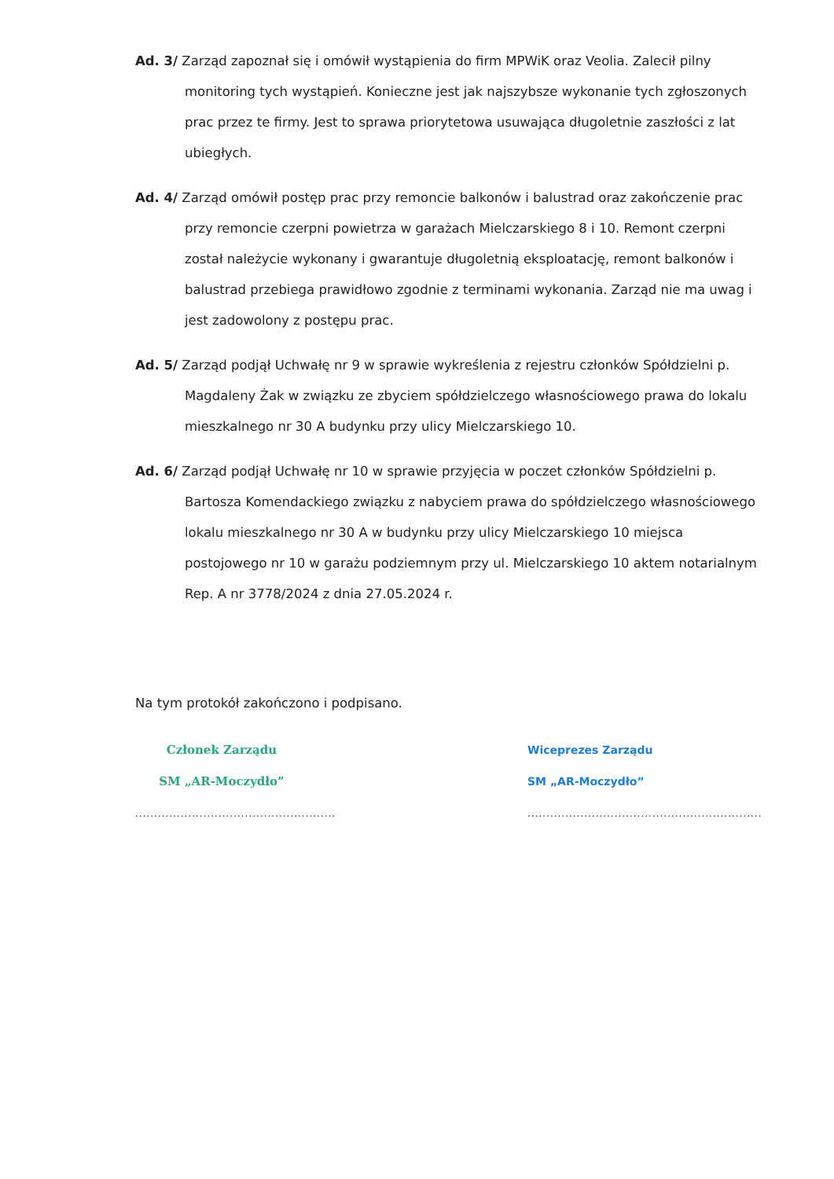Ad. 3/ Zarząd zapoznał się i omówił wystąpienia do firm MPWiK oraz Veolia. Zalecił pilny monitoring tych wystąpień. Konieczne jest jak najszybsze wykonanie tych zgłoszonych prac przez te firmy. Jest to sprawa priorytetowa usuwająca długoletnie zaszłości z lat ubiegłych.
Ad. 4/ Zarząd omówił postęp prac przy remoncie balkonów i balustrad oraz zakończenie prac przy remoncie czerpni powietrza w garażach Mielczarskiego 8 i 10. Remont czerpni został należycie wykonany i gwarantuje długoletnią eksploatację, remont balkonów i balustrad przebiega prawidłowo zgodnie z terminami wykonania. Zarząd nie ma uwag i jest zadowolony z postępu prac.
Ad. 5/ Zarząd podjął Uchwałę nr 9 w sprawie wykreślenia z rejestru członków Spółdzielni p. Magdaleny Żak w związku ze zbyciem spółdzielczego własnościowego prawa do lokalu mieszkalnego nr 30 A budynku przy ulicy Mielczarskiego 10.
Ad. 6/ Zarząd podjął Uchwałę nr 10 w sprawie przyjęcia w poczet członków Spółdzielni p. Bartosza Komendackiego związku z nabyciem prawa do spółdzielczego własnościowego lokalu mieszkalnego nr 30 A w budynku przy ulicy Mielczarskiego 10 miejsca postojowego nr 10 w garażu podziemnym przy ul. Mielczarskiego 10 aktem notarialnym Rep. A nr 3778/2024 z dnia 27.05.2024 r.
Na tym protokół zakończono i podpisano.
Członek Zarządu
SM „AR-Moczydło”
.....................................................
Wiceprezes Zarządu
SM „AR-Moczydło”
..............................................................